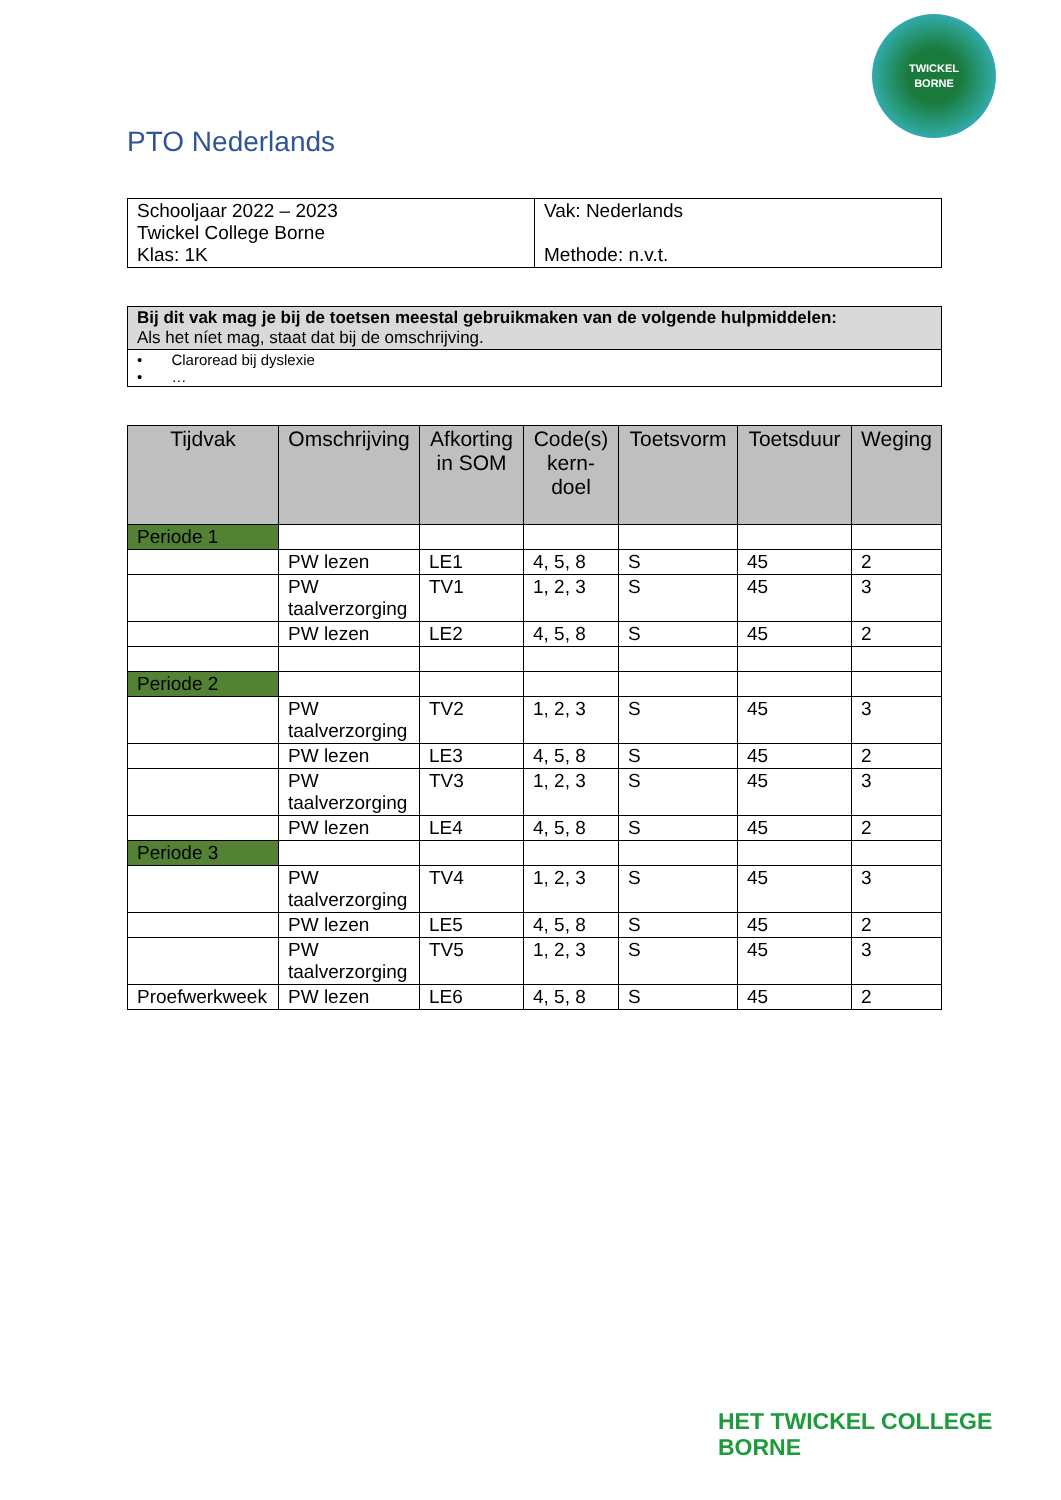TWICKEL
BORNE
PTO Nederlands
| Schooljaar 2022 – 2023 Twickel College Borne Klas: 1K | Vak: Nederlands Methode: n.v.t. |
| Bij dit vak mag je bij de toetsen meestal gebruikmaken van de volgende hulpmiddelen: Als het níet mag, staat dat bij de omschrijving. |
| • Claroread bij dyslexie • … |
| Tijdvak | Omschrijving | Afkorting in SOM | Code(s) kern-doel | Toetsvorm | Toetsduur | Weging |
| --- | --- | --- | --- | --- | --- | --- |
| Periode 1 | | | | | | |
| | PW lezen | LE1 | 4, 5, 8 | S | 45 | 2 |
| | PW taalverzorging | TV1 | 1, 2, 3 | S | 45 | 3 |
| | PW lezen | LE2 | 4, 5, 8 | S | 45 | 2 |
| Periode 2 | | | | | | |
| | PW taalverzorging | TV2 | 1, 2, 3 | S | 45 | 3 |
| | PW lezen | LE3 | 4, 5, 8 | S | 45 | 2 |
| | PW taalverzorging | TV3 | 1, 2, 3 | S | 45 | 3 |
| | PW lezen | LE4 | 4, 5, 8 | S | 45 | 2 |
| Periode 3 | | | | | | |
| | PW taalverzorging | TV4 | 1, 2, 3 | S | 45 | 3 |
| | PW lezen | LE5 | 4, 5, 8 | S | 45 | 2 |
| | PW taalverzorging | TV5 | 1, 2, 3 | S | 45 | 3 |
| Proefwerkweek | PW lezen | LE6 | 4, 5, 8 | S | 45 | 2 |
HET TWICKEL COLLEGE
BORNE